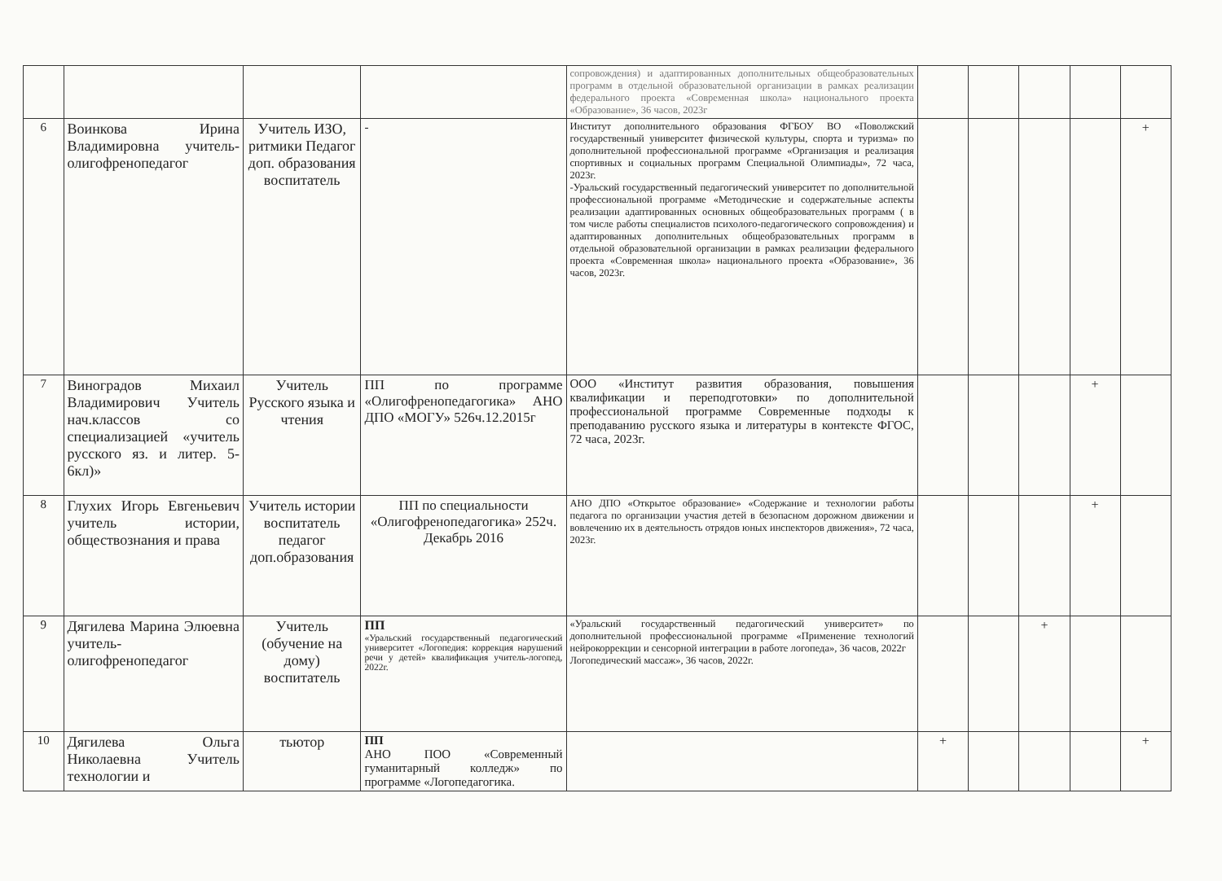| | | | | сопровождения) и адаптированных дополнительных общеобразовательных программ в отдельной образовательной организации в рамках реализации федерального проекта «Современная школа» национального проекта «Образование», 36 часов, 2023г | | | | | |
| 6 | Воинкова Ирина Владимировна учитель-олигофренопедагог | Учитель ИЗО, ритмики Педагог доп. образования воспитатель | - | Институт дополнительного образования ФГБОУ ВО «Поволжский государственный университет физической культуры, спорта и туризма» по дополнительной профессиональной программе «Организация и реализация спортивных и социальных программ Специальной Олимпиады», 72 часа, 2023г. -Уральский государственный педагогический университет по дополнительной профессиональной программе «Методические и содержательные аспекты реализации адаптированных основных общеобразовательных программ ( в том числе работы специалистов психолого-педагогического сопровождения) и адаптированных дополнительных общеобразовательных программ в отдельной образовательной организации в рамках реализации федерального проекта «Современная школа» национального проекта «Образование», 36 часов, 2023г. | | | | | + |
| 7 | Виноградов Михаил Владимирович Учитель нач.классов со специализацией «учитель русского яз. и литер. 5-6кл)» | Учитель Русского языка и чтения | ПП по программе «Олигофренопедагогика» АНО ДПО «МОГУ» 526ч.12.2015г | ООО «Институт развития образования, повышения квалификации и переподготовки» по дополнительной профессиональной программе Современные подходы к преподаванию русского языка и литературы в контексте ФГОС, 72 часа, 2023г. | | | | + | |
| 8 | Глухих Игорь Евгеньевич учитель истории, обществознания и права | Учитель истории воспитатель педагог доп.образования | ПП по специальности «Олигофренопедагогика» 252ч. Декабрь 2016 | АНО ДПО «Открытое образование» «Содержание и технологии работы педагога по организации участия детей в безопасном дорожном движении и вовлечению их в деятельность отрядов юных инспекторов движения», 72 часа, 2023г. | | | | + | |
| 9 | Дягилева Марина Элюевна учитель-олигофренопедагог | Учитель (обучение на дому) воспитатель | ПП «Уральский государственный педагогический университет «Логопедия: коррекция нарушений речи у детей» квалификация учитель-логопед, 2022г. | «Уральский государственный педагогический университет» по дополнительной профессиональной программе «Применение технологий нейрокоррекции и сенсорной интеграции в работе логопеда», 36 часов, 2022г Логопедический массаж», 36 часов, 2022г. | | | + | | |
| 10 | Дягилева Ольга Николаевна Учитель технологии и | тьютор | ПП АНО ПОО «Современный гуманитарный колледж» по программе «Логопедагогика. | | + | | | | + |